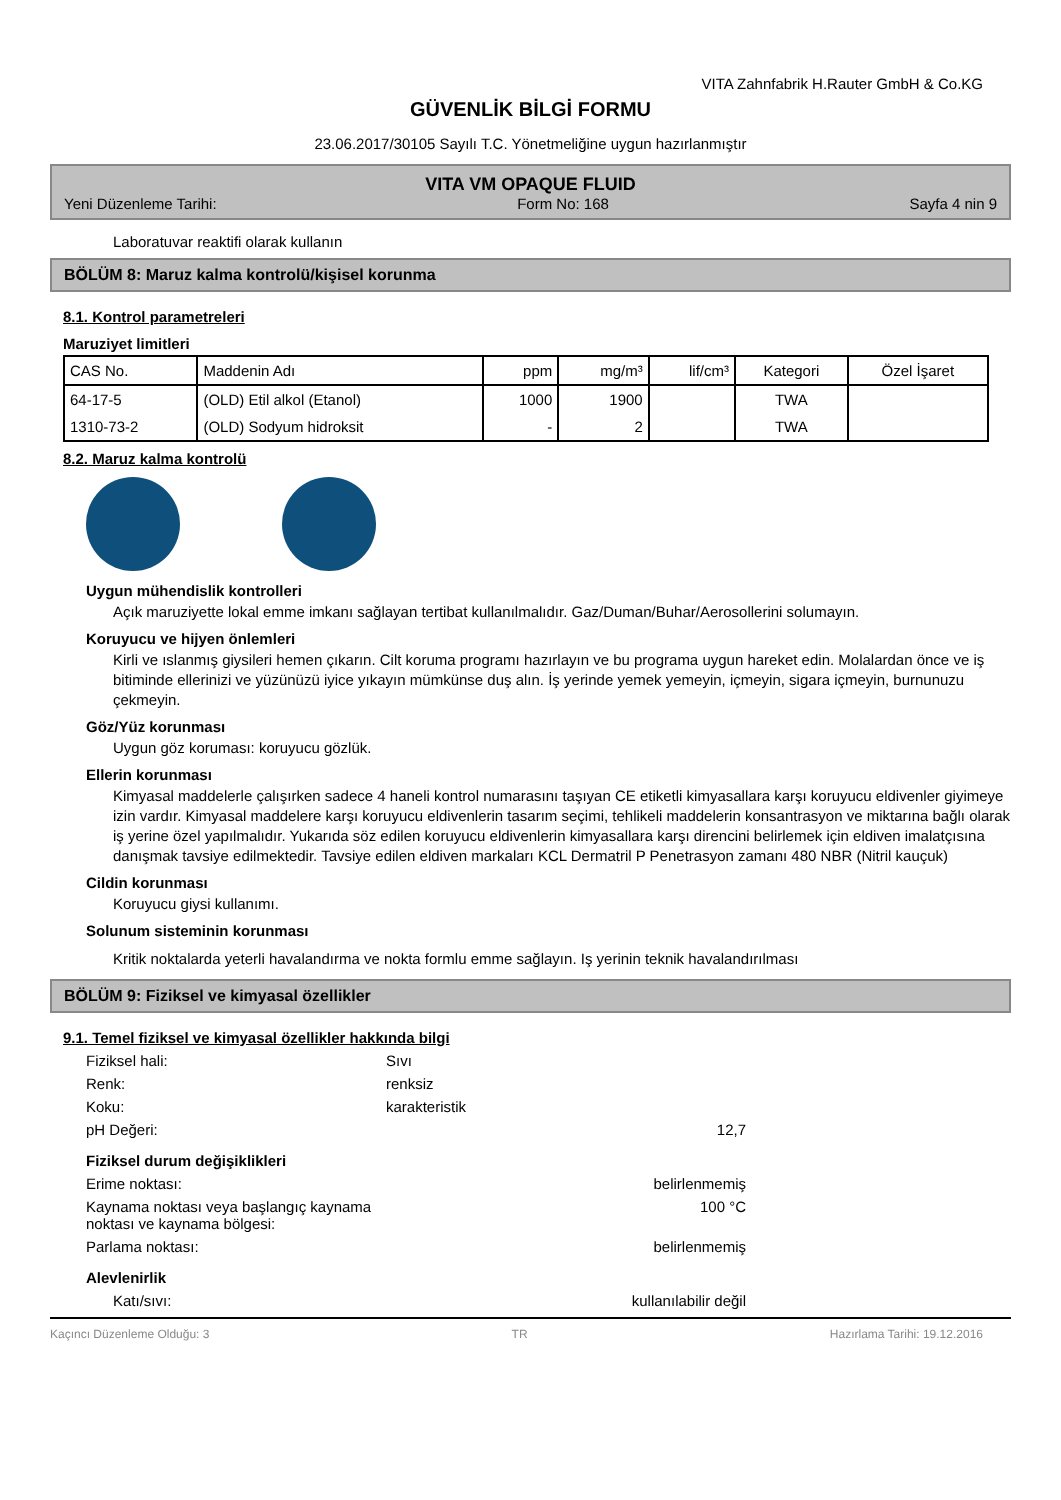VITA Zahnfabrik H.Rauter GmbH & Co.KG
GÜVENLİK BİLGİ FORMU
23.06.2017/30105 Sayılı T.C. Yönetmeliğine uygun hazırlanmıştır
VITA VM OPAQUE FLUID
Yeni Düzenleme Tarihi: Form No: 168 Sayfa 4 nin 9
Laboratuvar reaktifi olarak kullanın
BÖLÜM 8: Maruz kalma kontrolü/kişisel korunma
8.1. Kontrol parametreleri
Maruziyet limitleri
| CAS No. | Maddenin Adı | ppm | mg/m³ | lif/cm³ | Kategori | Özel İşaret |
| --- | --- | --- | --- | --- | --- | --- |
| 64-17-5 | (OLD) Etil alkol (Etanol) | 1000 | 1900 | | TWA | |
| 1310-73-2 | (OLD) Sodyum hidroksit | - | 2 | | TWA | |
8.2. Maruz kalma kontrolü
Uygun mühendislik kontrolleri
Açık maruziyette lokal emme imkanı sağlayan tertibat kullanılmalıdır. Gaz/Duman/Buhar/Aerosollerini solumayın.
Koruyucu ve hijyen önlemleri
Kirli ve ıslanmış giysileri hemen çıkarın. Cilt koruma programı hazırlayın ve bu programa uygun hareket edin. Molalardan önce ve iş bitiminde ellerinizi ve yüzünüzü iyice yıkayın mümkünse duş alın. İş yerinde yemek yemeyin, içmeyin, sigara içmeyin, burnunuzu çekmeyin.
Göz/Yüz korunması
Uygun göz koruması: koruyucu gözlük.
Ellerin korunması
Kimyasal maddelerle çalışırken sadece 4 haneli kontrol numarasını taşıyan CE etiketli kimyasallara karşı koruyucu eldivenler giyimeye izin vardır. Kimyasal maddelere karşı koruyucu eldivenlerin tasarım seçimi, tehlikeli maddelerin konsantrasyon ve miktarına bağlı olarak iş yerine özel yapılmalıdır. Yukarıda söz edilen koruyucu eldivenlerin kimyasallara karşı direncini belirlemek için eldiven imalatçısına danışmak tavsiye edilmektedir. Tavsiye edilen eldiven markaları KCL Dermatril P Penetrasyon zamanı 480 NBR (Nitril kauçuk)
Cildin korunması
Koruyucu giysi kullanımı.
Solunum sisteminin korunması
Kritik noktalarda yeterli havalandırma ve nokta formlu emme sağlayın. Iş yerinin teknik havalandırılması
BÖLÜM 9: Fiziksel ve kimyasal özellikler
9.1. Temel fiziksel ve kimyasal özellikler hakkında bilgi
Fiziksel hali: Sıvı
Renk: renksiz
Koku: karakteristik
pH Değeri: 12,7
Fiziksel durum değişiklikleri
Erime noktası: belirlenmemiş
Kaynama noktası veya başlangıç kaynama noktası ve kaynama bölgesi: 100 °C
Parlama noktası: belirlenmemiş
Alevlenirlik
Katı/sıvı: kullanılabilir değil
Kaçıncı Düzenleme Olduğu: 3 TR Hazırlama Tarihi: 19.12.2016